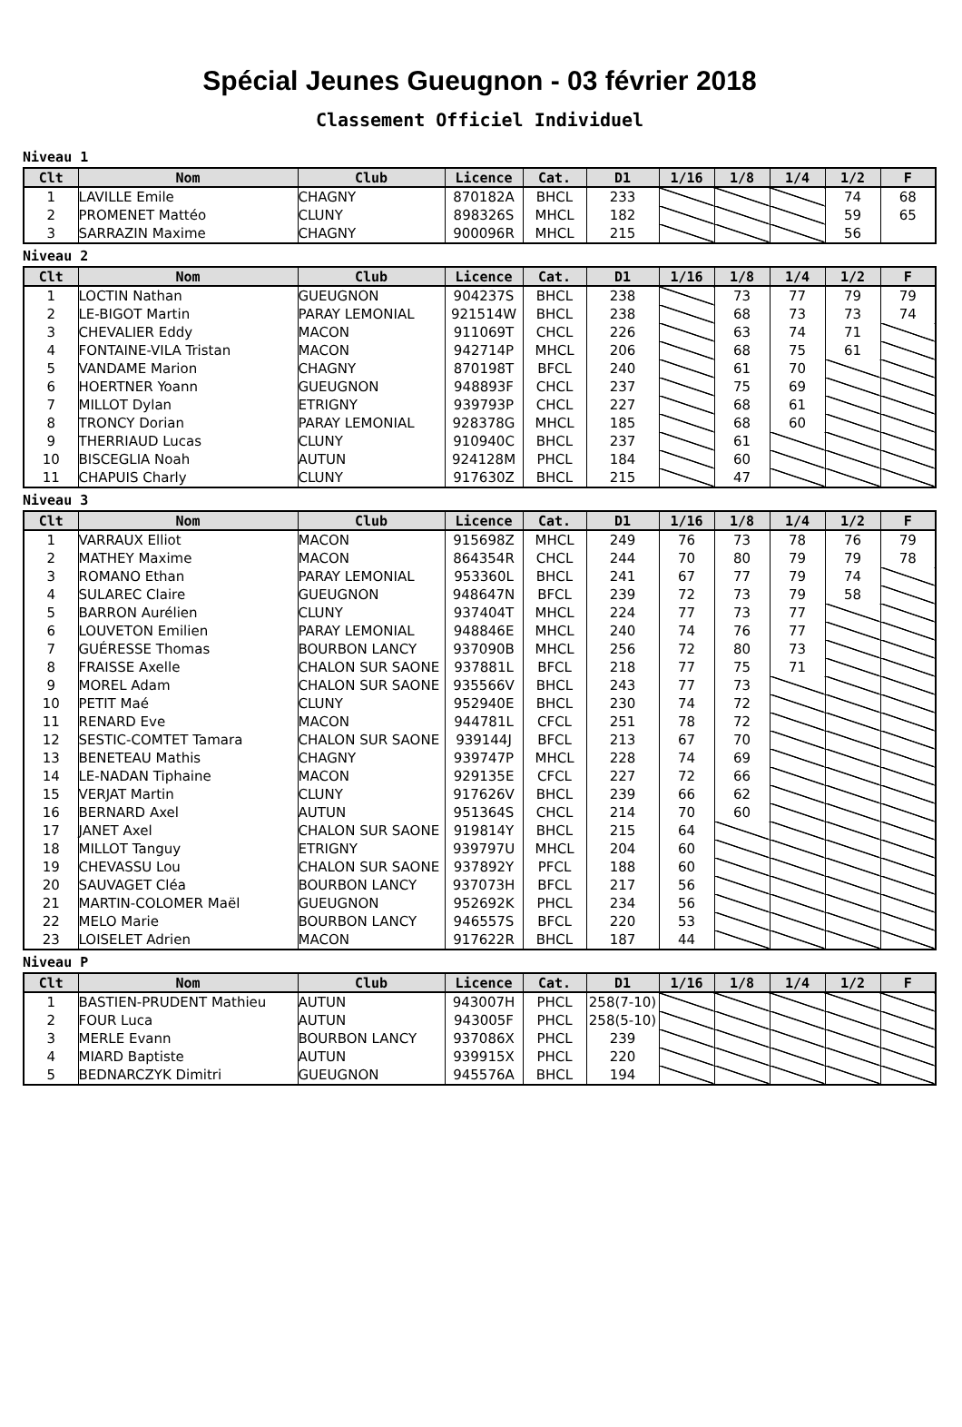Spécial Jeunes Gueugnon - 03 février 2018
Classement Officiel Individuel
Niveau 1
| Clt | Nom | Club | Licence | Cat. | D1 | 1/16 | 1/8 | 1/4 | 1/2 | F |
| --- | --- | --- | --- | --- | --- | --- | --- | --- | --- | --- |
| 1 | LAVILLE Emile | CHAGNY | 870182A | BHCL | 233 | | | | 74 | 68 |
| 2 | PROMENET Mattéo | CLUNY | 898326S | MHCL | 182 | | | | 59 | 65 |
| 3 | SARRAZIN Maxime | CHAGNY | 900096R | MHCL | 215 | | | | 56 | |
Niveau 2
| Clt | Nom | Club | Licence | Cat. | D1 | 1/16 | 1/8 | 1/4 | 1/2 | F |
| --- | --- | --- | --- | --- | --- | --- | --- | --- | --- | --- |
| 1 | LOCTIN Nathan | GUEUGNON | 904237S | BHCL | 238 | | 73 | 77 | 79 | 79 |
| 2 | LE-BIGOT Martin | PARAY LEMONIAL | 921514W | BHCL | 238 | | 68 | 73 | 73 | 74 |
| 3 | CHEVALIER Eddy | MACON | 911069T | CHCL | 226 | | 63 | 74 | 71 | |
| 4 | FONTAINE-VILA Tristan | MACON | 942714P | MHCL | 206 | | 68 | 75 | 61 | |
| 5 | VANDAME Marion | CHAGNY | 870198T | BFCL | 240 | | 61 | 70 | | |
| 6 | HOERTNER Yoann | GUEUGNON | 948893F | CHCL | 237 | | 75 | 69 | | |
| 7 | MILLOT Dylan | ETRIGNY | 939793P | CHCL | 227 | | 68 | 61 | | |
| 8 | TRONCY Dorian | PARAY LEMONIAL | 928378G | MHCL | 185 | | 68 | 60 | | |
| 9 | THERRIAUD Lucas | CLUNY | 910940C | BHCL | 237 | | 61 | | | |
| 10 | BISCEGLIA Noah | AUTUN | 924128M | PHCL | 184 | | 60 | | | |
| 11 | CHAPUIS Charly | CLUNY | 917630Z | BHCL | 215 | | 47 | | | |
Niveau 3
| Clt | Nom | Club | Licence | Cat. | D1 | 1/16 | 1/8 | 1/4 | 1/2 | F |
| --- | --- | --- | --- | --- | --- | --- | --- | --- | --- | --- |
| 1 | VARRAUX Elliot | MACON | 915698Z | MHCL | 249 | 76 | 73 | 78 | 76 | 79 |
| 2 | MATHEY Maxime | MACON | 864354R | CHCL | 244 | 70 | 80 | 79 | 79 | 78 |
| 3 | ROMANO Ethan | PARAY LEMONIAL | 953360L | BHCL | 241 | 67 | 77 | 79 | 74 | |
| 4 | SULAREC Claire | GUEUGNON | 948647N | BFCL | 239 | 72 | 73 | 79 | 58 | |
| 5 | BARRON Aurélien | CLUNY | 937404T | MHCL | 224 | 77 | 73 | 77 | | |
| 6 | LOUVETON Emilien | PARAY LEMONIAL | 948846E | MHCL | 240 | 74 | 76 | 77 | | |
| 7 | GUÉRESSE Thomas | BOURBON LANCY | 937090B | MHCL | 256 | 72 | 80 | 73 | | |
| 8 | FRAISSE Axelle | CHALON SUR SAONE | 937881L | BFCL | 218 | 77 | 75 | 71 | | |
| 9 | MOREL Adam | CHALON SUR SAONE | 935566V | BHCL | 243 | 77 | 73 | | | |
| 10 | PETIT Maé | CLUNY | 952940E | BHCL | 230 | 74 | 72 | | | |
| 11 | RENARD Eve | MACON | 944781L | CFCL | 251 | 78 | 72 | | | |
| 12 | SESTIC-COMTET Tamara | CHALON SUR SAONE | 939144J | BFCL | 213 | 67 | 70 | | | |
| 13 | BENETEAU Mathis | CHAGNY | 939747P | MHCL | 228 | 74 | 69 | | | |
| 14 | LE-NADAN Tiphaine | MACON | 929135E | CFCL | 227 | 72 | 66 | | | |
| 15 | VERJAT Martin | CLUNY | 917626V | BHCL | 239 | 66 | 62 | | | |
| 16 | BERNARD Axel | AUTUN | 951364S | CHCL | 214 | 70 | 60 | | | |
| 17 | JANET Axel | CHALON SUR SAONE | 919814Y | BHCL | 215 | 64 | | | | |
| 18 | MILLOT Tanguy | ETRIGNY | 939797U | MHCL | 204 | 60 | | | | |
| 19 | CHEVASSU Lou | CHALON SUR SAONE | 937892Y | PFCL | 188 | 60 | | | | |
| 20 | SAUVAGET Cléa | BOURBON LANCY | 937073H | BFCL | 217 | 56 | | | | |
| 21 | MARTIN-COLOMER Maël | GUEUGNON | 952692K | PHCL | 234 | 56 | | | | |
| 22 | MELO Marie | BOURBON LANCY | 946557S | BFCL | 220 | 53 | | | | |
| 23 | LOISELET Adrien | MACON | 917622R | BHCL | 187 | 44 | | | | |
Niveau P
| Clt | Nom | Club | Licence | Cat. | D1 | 1/16 | 1/8 | 1/4 | 1/2 | F |
| --- | --- | --- | --- | --- | --- | --- | --- | --- | --- | --- |
| 1 | BASTIEN-PRUDENT Mathieu | AUTUN | 943007H | PHCL | 258(7-10) | | | | | |
| 2 | FOUR Luca | AUTUN | 943005F | PHCL | 258(5-10) | | | | | |
| 3 | MERLE Evann | BOURBON LANCY | 937086X | PHCL | 239 | | | | | |
| 4 | MIARD Baptiste | AUTUN | 939915X | PHCL | 220 | | | | | |
| 5 | BEDNARCZYK Dimitri | GUEUGNON | 945576A | BHCL | 194 | | | | | |